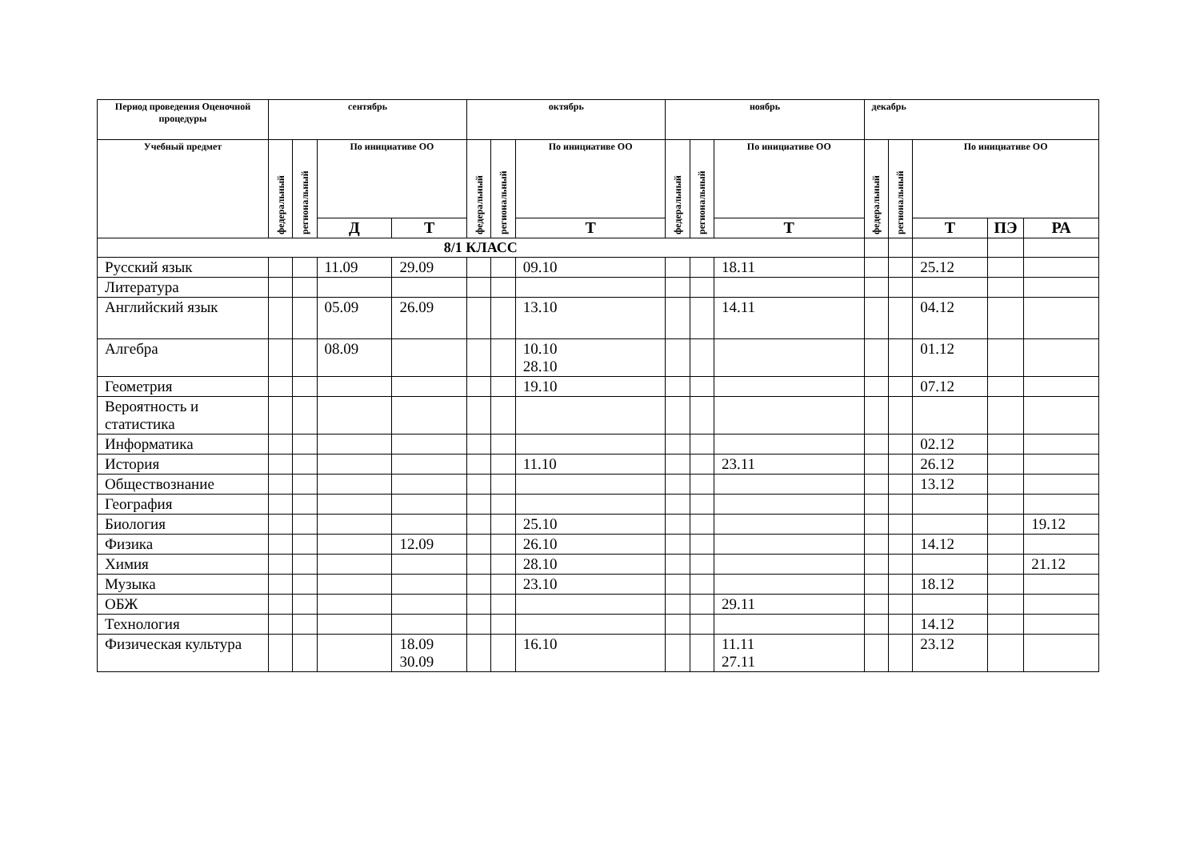| Период проведения Оценочной процедуры | сентябрь | | | | октябрь | | | ноябрь | | | декабрь | | | | |
| --- | --- | --- | --- | --- | --- | --- | --- | --- | --- | --- | --- | --- | --- | --- | --- |
| Учебный предмет | федеральный | региональный | По инициативе ОО | | федеральный | региональный | По инициативе ОО | федеральный | региональный | По инициативе ОО | федеральный | региональный | По инициативе ОО | | |
| | | | Д | Т | | | Т | | | Т | | | Т | ПЭ | РА |
| 8/1 КЛАСС | | | | | | | | | | | | | | | |
| Русский язык | | | 11.09 | 29.09 | | | 09.10 | | | 18.11 | | | 25.12 | | |
| Литература | | | | | | | | | | | | | | | |
| Английский язык | | | 05.09 | 26.09 | | | 13.10 | | | 14.11 | | | 04.12 | | |
| Алгебра | | | 08.09 | | | | 10.10 28.10 | | | | | | 01.12 | | |
| Геометрия | | | | | | | 19.10 | | | | | | 07.12 | | |
| Вероятность и статистика | | | | | | | | | | | | | | | |
| Информатика | | | | | | | | | | | | | 02.12 | | |
| История | | | | | | | 11.10 | | | 23.11 | | | 26.12 | | |
| Обществознание | | | | | | | | | | | | | 13.12 | | |
| География | | | | | | | | | | | | | | | |
| Биология | | | | | | | 25.10 | | | | | | | | 19.12 |
| Физика | | | | 12.09 | | | 26.10 | | | | | | 14.12 | | |
| Химия | | | | | | | 28.10 | | | | | | | | 21.12 |
| Музыка | | | | | | | 23.10 | | | | | | 18.12 | | |
| ОБЖ | | | | | | | | | | 29.11 | | | | | |
| Технология | | | | | | | | | | | | | 14.12 | | |
| Физическая культура | | | | 18.09 30.09 | | | 16.10 | | | 11.11 27.11 | | | 23.12 | | |